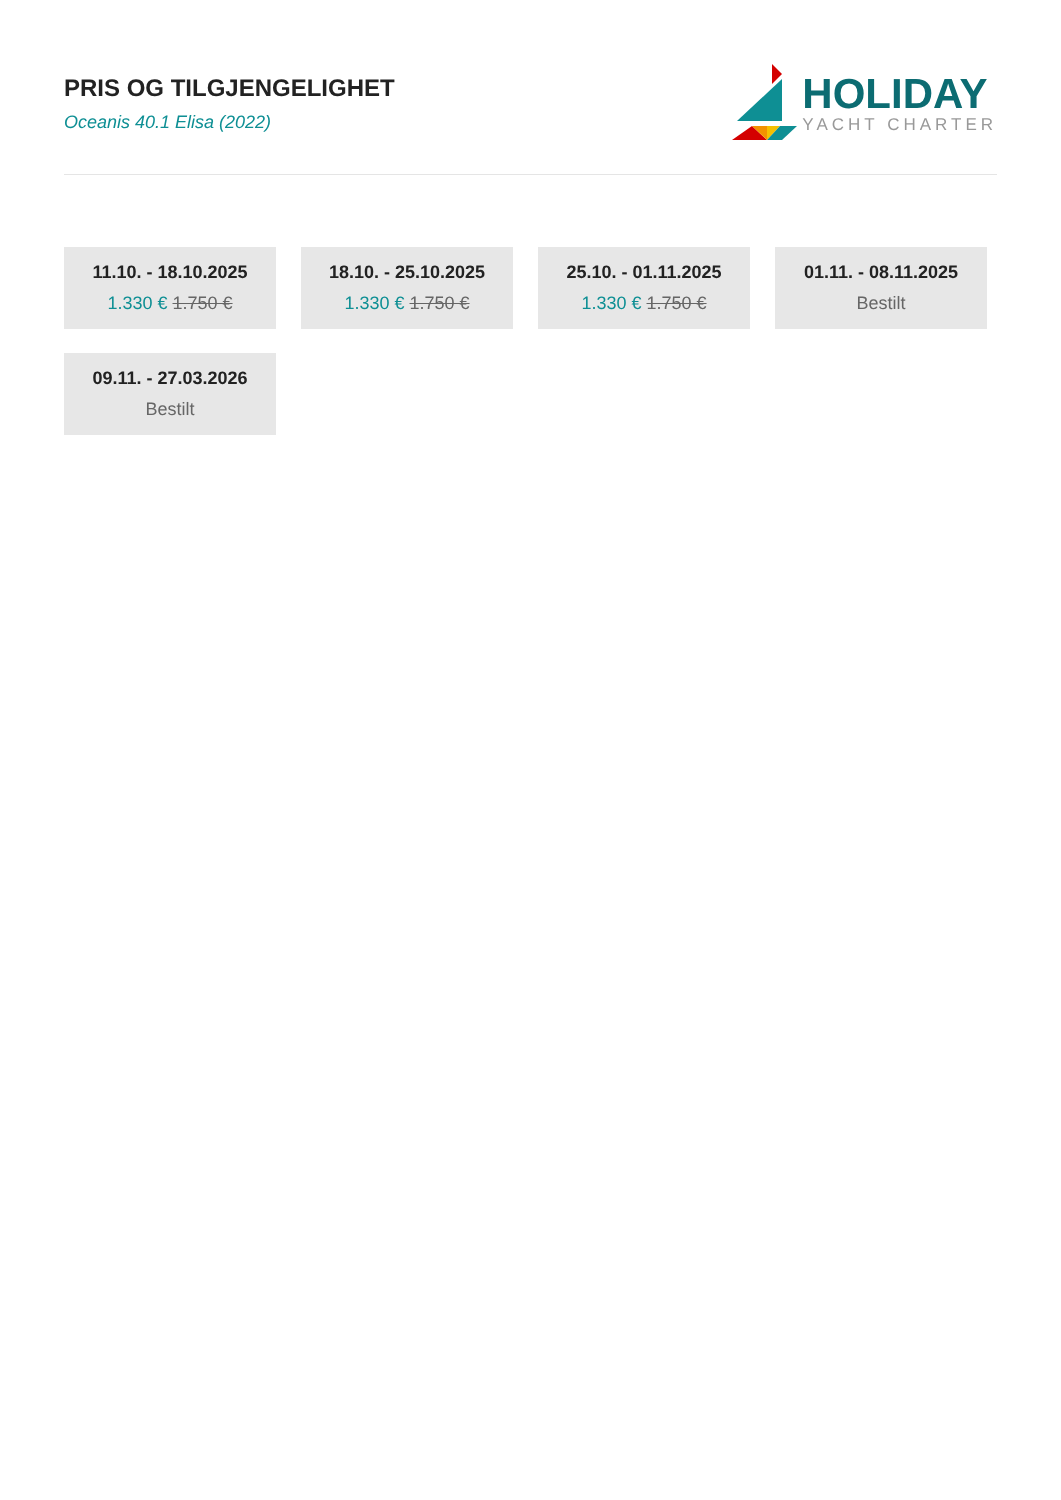PRIS OG TILGJENGELIGHET
Oceanis 40.1 Elisa (2022)
HOLIDAY
YACHT CHARTER
11.10. - 18.10.2025
1.330 € 1.750 €
18.10. - 25.10.2025
1.330 € 1.750 €
25.10. - 01.11.2025
1.330 € 1.750 €
01.11. - 08.11.2025
Bestilt
09.11. - 27.03.2026
Bestilt